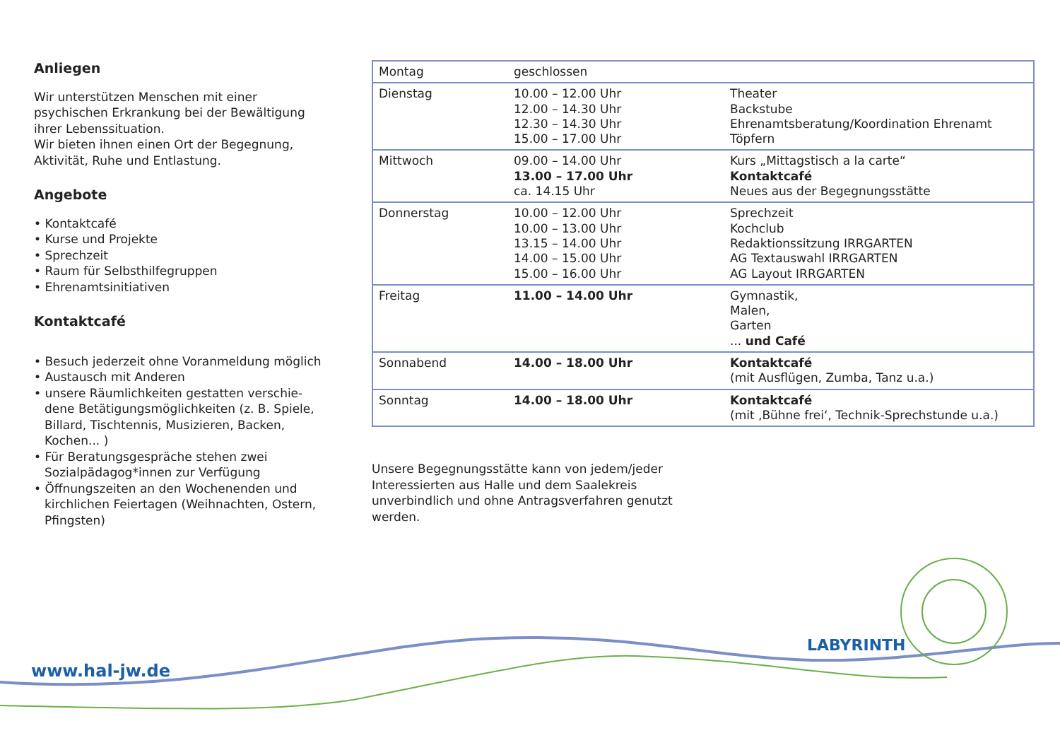Anliegen
Wir unterstützen Menschen mit einer psychischen Erkrankung bei der Bewältigung ihrer Lebenssituation.
Wir bieten ihnen einen Ort der Begegnung, Aktivität, Ruhe und Entlastung.
Angebote
• Kontaktcafé
• Kurse und Projekte
• Sprechzeit
• Raum für Selbsthilfegruppen
• Ehrenamtsinitiativen
Kontaktcafé
• Besuch jederzeit ohne Voranmeldung möglich
• Austausch mit Anderen
• unsere Räumlichkeiten gestatten verschie­dene Betätigungsmöglichkeiten (z. B. Spiele, Billard, Tisch­tennis, Musizieren, Backen, Kochen... )
• Für Beratungsgespräche stehen zwei Sozialpädagog*innen zur Verfügung
• Öffnungszeiten an den Wochen­enden und kirchlichen Feiertagen (Weihnachten, Ostern, Pfingsten)
| Montag | geschlossen | |
| Dienstag | 10.00 – 12.00 Uhr 12.00 – 14.30 Uhr 12.30 – 14.30 Uhr 15.00 – 17.00 Uhr | Theater Backstube Ehrenamtsberatung/Koordination Ehrenamt Töpfern |
| Mittwoch | 09.00 – 14.00 Uhr 13.00 – 17.00 Uhr ca. 14.15 Uhr | Kurs „Mittagstisch a la carte“ Kontaktcafé Neues aus der Begegnungsstätte |
| Donnerstag | 10.00 – 12.00 Uhr 10.00 – 13.00 Uhr 13.15 – 14.00 Uhr 14.00 – 15.00 Uhr 15.00 – 16.00 Uhr | Sprechzeit Kochclub Redaktionssitzung IRRGARTEN AG Textauswahl IRRGARTEN AG Layout IRRGARTEN |
| Freitag | 11.00 – 14.00 Uhr | Gymnastik, Malen, Garten ... und Café |
| Sonnabend | 14.00 – 18.00 Uhr | Kontaktcafé (mit Ausflügen, Zumba, Tanz u.a.) |
| Sonntag | 14.00 – 18.00 Uhr | Kontaktcafé (mit ‚Bühne frei‘, Technik-Sprechstunde u.a.) |
Unsere Begegnungsstätte kann von jedem/jeder Interessierten aus Halle und dem Saalekreis unverbindlich und ohne Antragsverfahren genutzt werden.
www.hal-jw.de
LABYRINTH